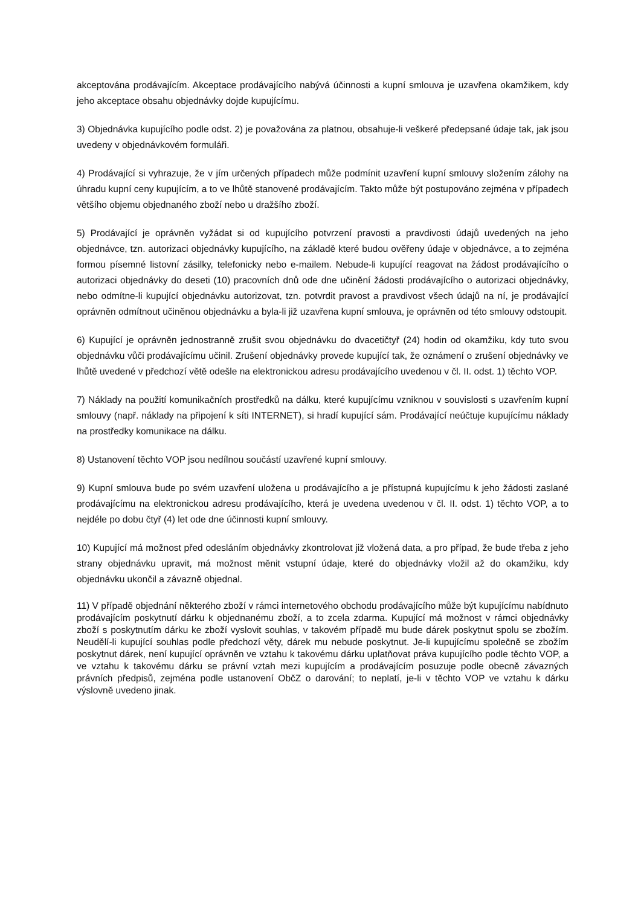akceptována prodávajícím. Akceptace prodávajícího nabývá účinnosti a kupní smlouva je uzavřena okamžikem, kdy jeho akceptace obsahu objednávky dojde kupujícímu.
3) Objednávka kupujícího podle odst. 2) je považována za platnou, obsahuje-li veškeré předepsané údaje tak, jak jsou uvedeny v objednávkovém formuláři.
4) Prodávající si vyhrazuje, že v jím určených případech může podmínit uzavření kupní smlouvy složením zálohy na úhradu kupní ceny kupujícím, a to ve lhůtě stanovené prodávajícím. Takto může být postupováno zejména v případech většího objemu objednaného zboží nebo u dražšího zboží.
5) Prodávající je oprávněn vyžádat si od kupujícího potvrzení pravosti a pravdivosti údajů uvedených na jeho objednávce, tzn. autorizaci objednávky kupujícího, na základě které budou ověřeny údaje v objednávce, a to zejména formou písemné listovní zásilky, telefonicky nebo e-mailem. Nebude-li kupující reagovat na žádost prodávajícího o autorizaci objednávky do deseti (10) pracovních dnů ode dne učinění žádosti prodávajícího o autorizaci objednávky, nebo odmítne-li kupující objednávku autorizovat, tzn. potvrdit pravost a pravdivost všech údajů na ní, je prodávající oprávněn odmítnout učiněnou objednávku a byla-li již uzavřena kupní smlouva, je oprávněn od této smlouvy odstoupit.
6) Kupující je oprávněn jednostranně zrušit svou objednávku do dvacetičtyř (24) hodin od okamžiku, kdy tuto svou objednávku vůči prodávajícímu učinil. Zrušení objednávky provede kupující tak, že oznámení o zrušení objednávky ve lhůtě uvedené v předchozí větě odešle na elektronickou adresu prodávajícího uvedenou v čl. II. odst. 1) těchto VOP.
7) Náklady na použití komunikačních prostředků na dálku, které kupujícímu vzniknou v souvislosti s uzavřením kupní smlouvy (např. náklady na připojení k síti INTERNET), si hradí kupující sám. Prodávající neúčtuje kupujícímu náklady na prostředky komunikace na dálku.
8) Ustanovení těchto VOP jsou nedílnou součástí uzavřené kupní smlouvy.
9) Kupní smlouva bude po svém uzavření uložena u prodávajícího a je přístupná kupujícímu k jeho žádosti zaslané prodávajícímu na elektronickou adresu prodávajícího, která je uvedena uvedenou v čl. II. odst. 1) těchto VOP, a to nejdéle po dobu čtyř (4) let ode dne účinnosti kupní smlouvy.
10) Kupující má možnost před odesláním objednávky zkontrolovat již vložená data, a pro případ, že bude třeba z jeho strany objednávku upravit, má možnost měnit vstupní údaje, které do objednávky vložil až do okamžiku, kdy objednávku ukončil a závazně objednal.
11) V případě objednání některého zboží v rámci internetového obchodu prodávajícího může být kupujícímu nabídnuto prodávajícím poskytnutí dárku k objednanému zboží, a to zcela zdarma. Kupující má možnost v rámci objednávky zboží s poskytnutím dárku ke zboží vyslovit souhlas, v takovém případě mu bude dárek poskytnut spolu se zbožím. Neudělí-li kupující souhlas podle předchozí věty, dárek mu nebude poskytnut. Je-li kupujícímu společně se zbožím poskytnut dárek, není kupující oprávněn ve vztahu k takovému dárku uplatňovat práva kupujícího podle těchto VOP, a ve vztahu k takovému dárku se právní vztah mezi kupujícím a prodávajícím posuzuje podle obecně závazných právních předpisů, zejména podle ustanovení ObčZ o darování; to neplatí, je-li v těchto VOP ve vztahu k dárku výslovně uvedeno jinak.